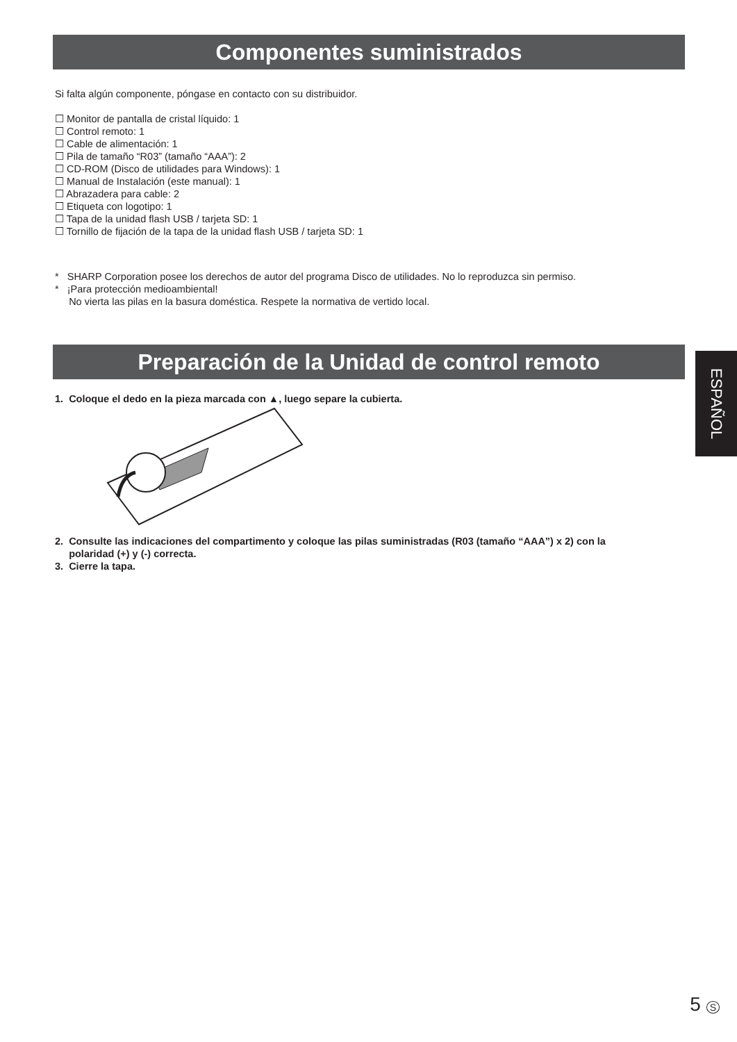Componentes suministrados
Si falta algún componente, póngase en contacto con su distribuidor.
☐ Monitor de pantalla de cristal líquido: 1
☐ Control remoto: 1
☐ Cable de alimentación: 1
☐ Pila de tamaño “R03” (tamaño “AAA”): 2
☐ CD-ROM (Disco de utilidades para Windows): 1
☐ Manual de Instalación (este manual): 1
☐ Abrazadera para cable: 2
☐ Etiqueta con logotipo: 1
☐ Tapa de la unidad flash USB / tarjeta SD: 1
☐ Tornillo de fijación de la tapa de la unidad flash USB / tarjeta SD: 1
* SHARP Corporation posee los derechos de autor del programa Disco de utilidades. No lo reproduzca sin permiso.
* ¡Para protección medioambiental!
No vierta las pilas en la basura doméstica. Respete la normativa de vertido local.
Preparación de la Unidad de control remoto
ESPAÑOL
1. Coloque el dedo en la pieza marcada con ▲, luego separe la cubierta.
2. Consulte las indicaciones del compartimento y coloque las pilas suministradas (R03 (tamaño “AAA”) x 2) con la
polaridad (+) y (-) correcta.
3. Cierre la tapa.
5 S